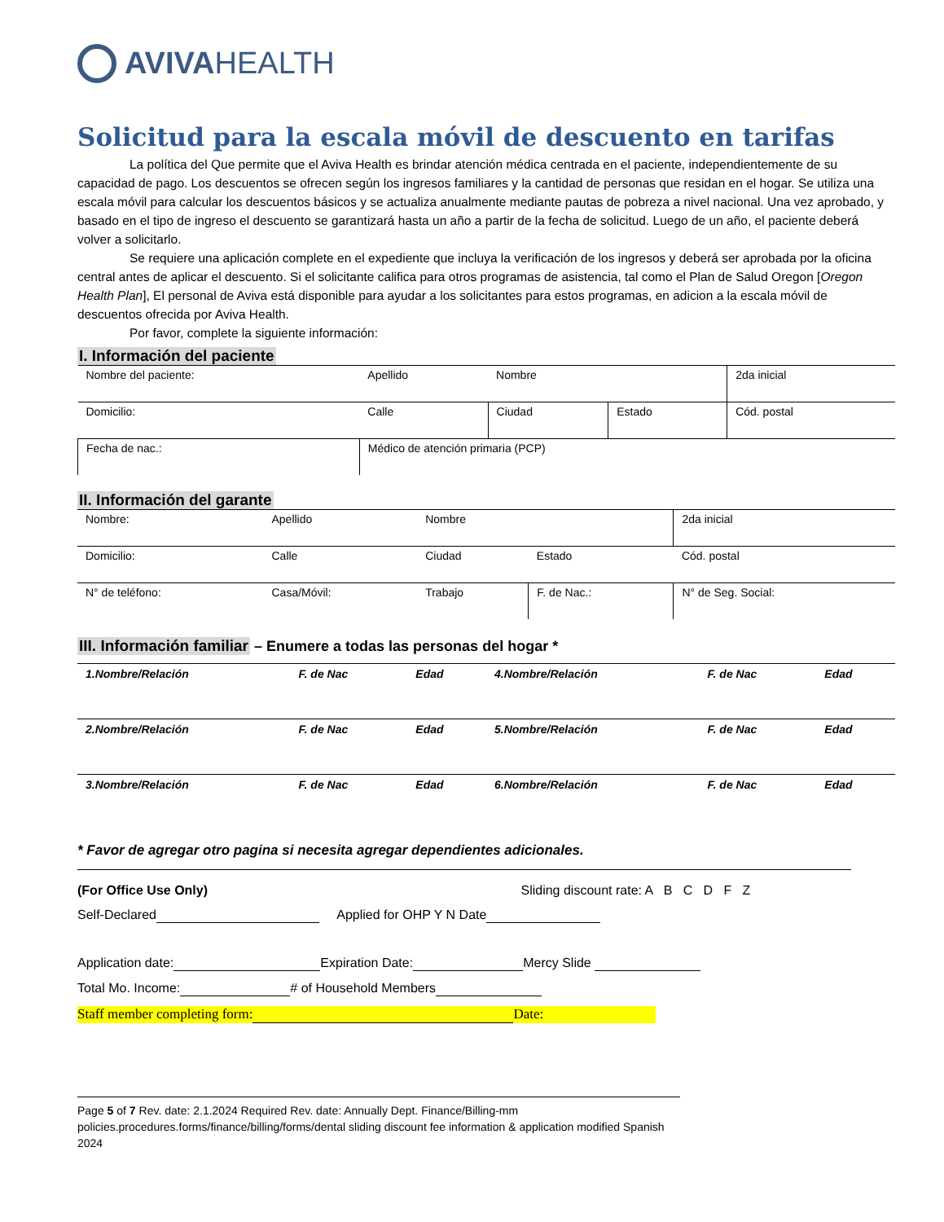AVIVAHEALTH
Solicitud para la escala móvil de descuento en tarifas
La política del Que permite que el Aviva Health es brindar atención médica centrada en el paciente, independientemente de su capacidad de pago. Los descuentos se ofrecen según los ingresos familiares y la cantidad de personas que residan en el hogar. Se utiliza una escala móvil para calcular los descuentos básicos y se actualiza anualmente mediante pautas de pobreza a nivel nacional. Una vez aprobado, y basado en el tipo de ingreso el descuento se garantizará hasta un año a partir de la fecha de solicitud. Luego de un año, el paciente deberá volver a solicitarlo.
Se requiere una aplicación complete en el expediente que incluya la verificación de los ingresos y deberá ser aprobada por la oficina central antes de aplicar el descuento. Si el solicitante califica para otros programas de asistencia, tal como el Plan de Salud Oregon [Oregon Health Plan], El personal de Aviva está disponible para ayudar a los solicitantes para estos programas, en adicion a la escala móvil de descuentos ofrecida por Aviva Health.
Por favor, complete la siguiente información:
I. Información del paciente
| Nombre del paciente: | Apellido | Nombre | | 2da inicial |
| Domicilio: | Calle | Ciudad | Estado | Cód. postal |
| Fecha de nac.: | Médico de atención primaria (PCP) | | | |
II. Información del garante
| Nombre: | Apellido | Nombre | | 2da inicial |
| Domicilio: | Calle | Ciudad | Estado | Cód. postal |
| N° de teléfono: | Casa/Móvil: | Trabajo | F. de Nac.: | N° de Seg. Social: |
III. Información familiar
– Enumere a todas las personas del hogar *
| 1.Nombre/Relación | F. de Nac | Edad | 4.Nombre/Relación | F. de Nac | Edad |
| 2.Nombre/Relación | F. de Nac | Edad | 5.Nombre/Relación | F. de Nac | Edad |
| 3.Nombre/Relación | F. de Nac | Edad | 6.Nombre/Relación | F. de Nac | Edad |
* Favor de agregar otro pagina si necesita agregar dependientes adicionales.
(For Office Use Only) Sliding discount rate: A B C D F Z
Self-Declared Applied for OHP Y N Date
Application date: Expiration Date: Mercy Slide
Total Mo. Income: # of Household Members
Staff member completing form: Date:
Page 5 of 7 Rev. date: 2.1.2024 Required Rev. date: Annually Dept. Finance/Billing-mm
policies.procedures.forms/finance/billing/forms/dental sliding discount fee information & application modified Spanish 2024